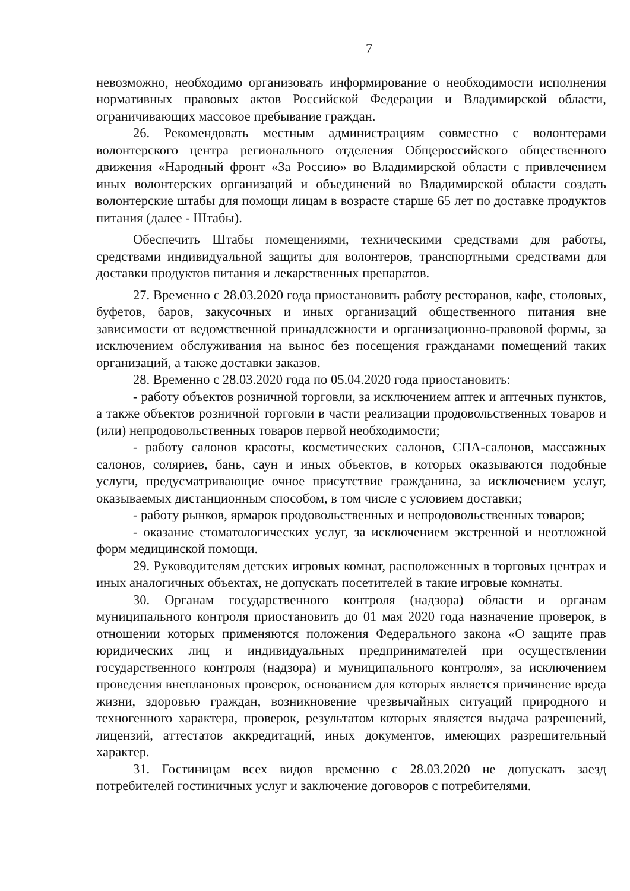7
невозможно, необходимо организовать информирование о необходимости исполнения нормативных правовых актов Российской Федерации и Владимирской области, ограничивающих массовое пребывание граждан.
26. Рекомендовать местным администрациям совместно с волонтерами волонтерского центра регионального отделения Общероссийского общественного движения «Народный фронт «За Россию» во Владимирской области с привлечением иных волонтерских организаций и объединений во Владимирской области создать волонтерские штабы для помощи лицам в возрасте старше 65 лет по доставке продуктов питания (далее - Штабы).
Обеспечить Штабы помещениями, техническими средствами для работы, средствами индивидуальной защиты для волонтеров, транспортными средствами для доставки продуктов питания и лекарственных препаратов.
27. Временно с 28.03.2020 года приостановить работу ресторанов, кафе, столовых, буфетов, баров, закусочных и иных организаций общественного питания вне зависимости от ведомственной принадлежности и организационно-правовой формы, за исключением обслуживания на вынос без посещения гражданами помещений таких организаций, а также доставки заказов.
28. Временно с 28.03.2020 года по 05.04.2020 года приостановить:
- работу объектов розничной торговли, за исключением аптек и аптечных пунктов, а также объектов розничной торговли в части реализации продовольственных товаров и (или) непродовольственных товаров первой необходимости;
- работу салонов красоты, косметических салонов, СПА-салонов, массажных салонов, соляриев, бань, саун и иных объектов, в которых оказываются подобные услуги, предусматривающие очное присутствие гражданина, за исключением услуг, оказываемых дистанционным способом, в том числе с условием доставки;
- работу рынков, ярмарок продовольственных и непродовольственных товаров;
- оказание стоматологических услуг, за исключением экстренной и неотложной форм медицинской помощи.
29. Руководителям детских игровых комнат, расположенных в торговых центрах и иных аналогичных объектах, не допускать посетителей в такие игровые комнаты.
30. Органам государственного контроля (надзора) области и органам муниципального контроля приостановить до 01 мая 2020 года назначение проверок, в отношении которых применяются положения Федерального закона «О защите прав юридических лиц и индивидуальных предпринимателей при осуществлении государственного контроля (надзора) и муниципального контроля», за исключением проведения внеплановых проверок, основанием для которых является причинение вреда жизни, здоровью граждан, возникновение чрезвычайных ситуаций природного и техногенного характера, проверок, результатом которых является выдача разрешений, лицензий, аттестатов аккредитаций, иных документов, имеющих разрешительный характер.
31. Гостиницам всех видов временно с 28.03.2020 не допускать заезд потребителей гостиничных услуг и заключение договоров с потребителями.